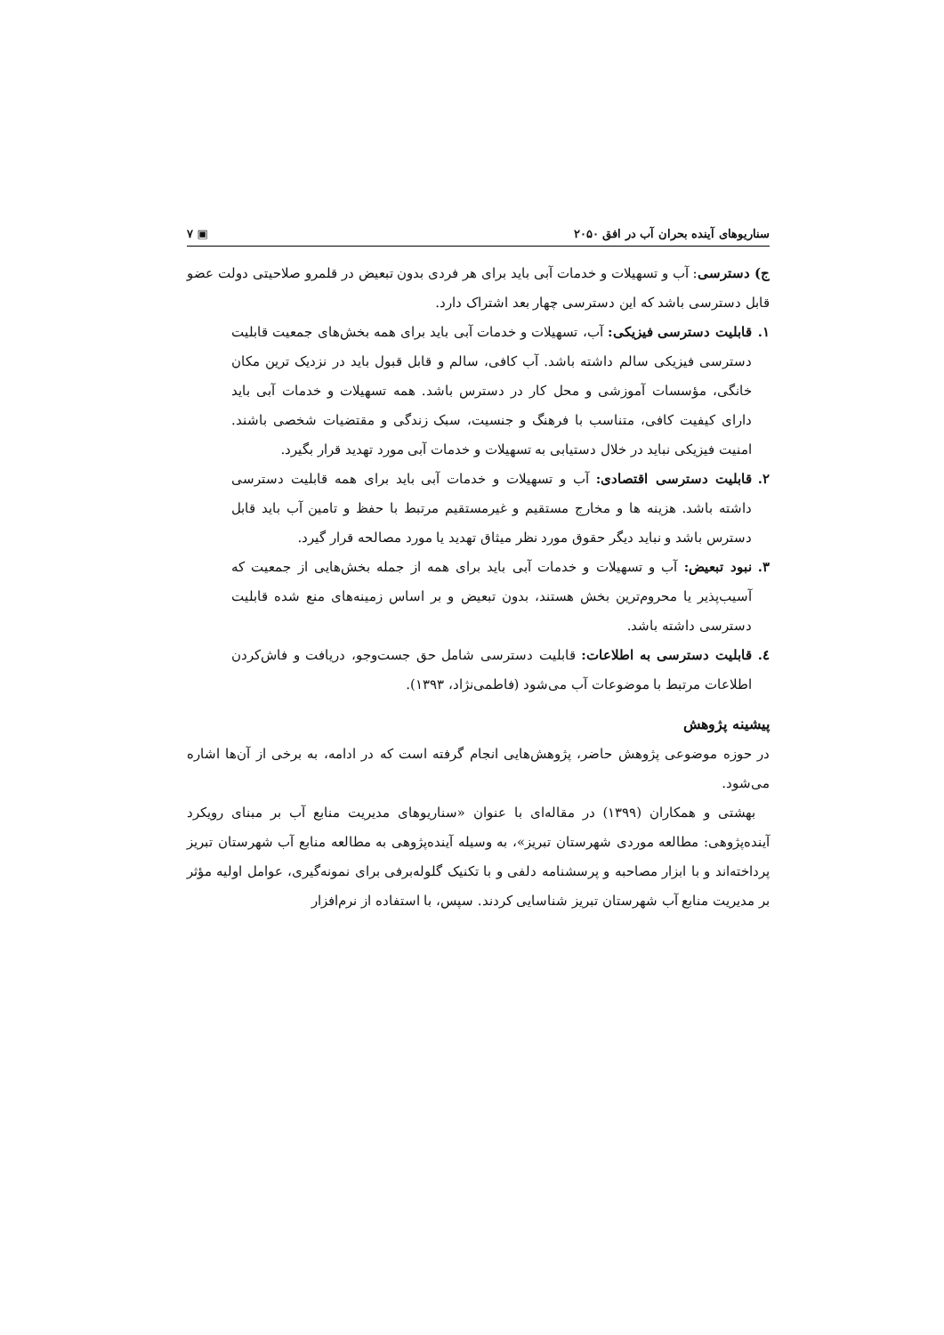سناریوهای آینده بحران آب در افق ۲۰۵۰ ▣ ۷
ج) دسترسی: آب و تسهیلات و خدمات آبی باید برای هر فردی بدون تبعیض در قلمرو صلاحیتی دولت عضو قابل دسترسی باشد که این دسترسی چهار بعد اشتراک دارد.
۱. قابلیت دسترسی فیزیکی: آب، تسهیلات و خدمات آبی باید برای همه بخش‌های جمعیت قابلیت دسترسی فیزیکی سالم داشته باشد. آب کافی، سالم و قابل قبول باید در نزدیک ترین مکان خانگی، مؤسسات آموزشی و محل کار در دسترس باشد. همه تسهیلات و خدمات آبی باید دارای کیفیت کافی، متناسب با فرهنگ و جنسیت، سبک زندگی و مقتضیات شخصی باشند. امنیت فیزیکی نباید در خلال دستیابی به تسهیلات و خدمات آبی مورد تهدید قرار بگیرد.
۲. قابلیت دسترسی اقتصادی: آب و تسهیلات و خدمات آبی باید برای همه قابلیت دسترسی داشته باشد. هزینه ها و مخارج مستقیم و غیرمستقیم مرتبط با حفظ و تامین آب باید قابل دسترس باشد و نباید دیگر حقوق مورد نظر میثاق تهدید یا مورد مصالحه قرار گیرد.
۳. نبود تبعیض: آب و تسهیلات و خدمات آبی باید برای همه از جمله بخش‌هایی از جمعیت که آسیب‌پذیر یا محروم‌ترین بخش هستند، بدون تبعیض و بر اساس زمینه‌های منع شده قابلیت دسترسی داشته باشد.
٤. قابلیت دسترسی به اطلاعات: قابلیت دسترسی شامل حق جست‌وجو، دریافت و فاش‌کردن اطلاعات مرتبط با موضوعات آب می‌شود (فاطمی‌نژاد، ۱۳۹۳).
پیشینه پژوهش
در حوزه موضوعی پژوهش حاضر، پژوهش‌هایی انجام گرفته است که در ادامه، به برخی از آن‌ها اشاره می‌شود.
بهشتی و همکاران (۱۳۹۹) در مقاله‌ای با عنوان «سناریوهای مدیریت منابع آب بر مبنای رویکرد آینده‌پژوهی: مطالعه موردی شهرستان تبریز»، به وسیله آینده‌پژوهی به مطالعه منابع آب شهرستان تبریز پرداخته‌اند و با ابزار مصاحبه و پرسشنامه دلفی و با تکنیک گلوله‌برفی برای نمونه‌گیری، عوامل اولیه مؤثر بر مدیریت منابع آب شهرستان تبریز شناسایی کردند. سپس، با استفاده از نرم‌افزار